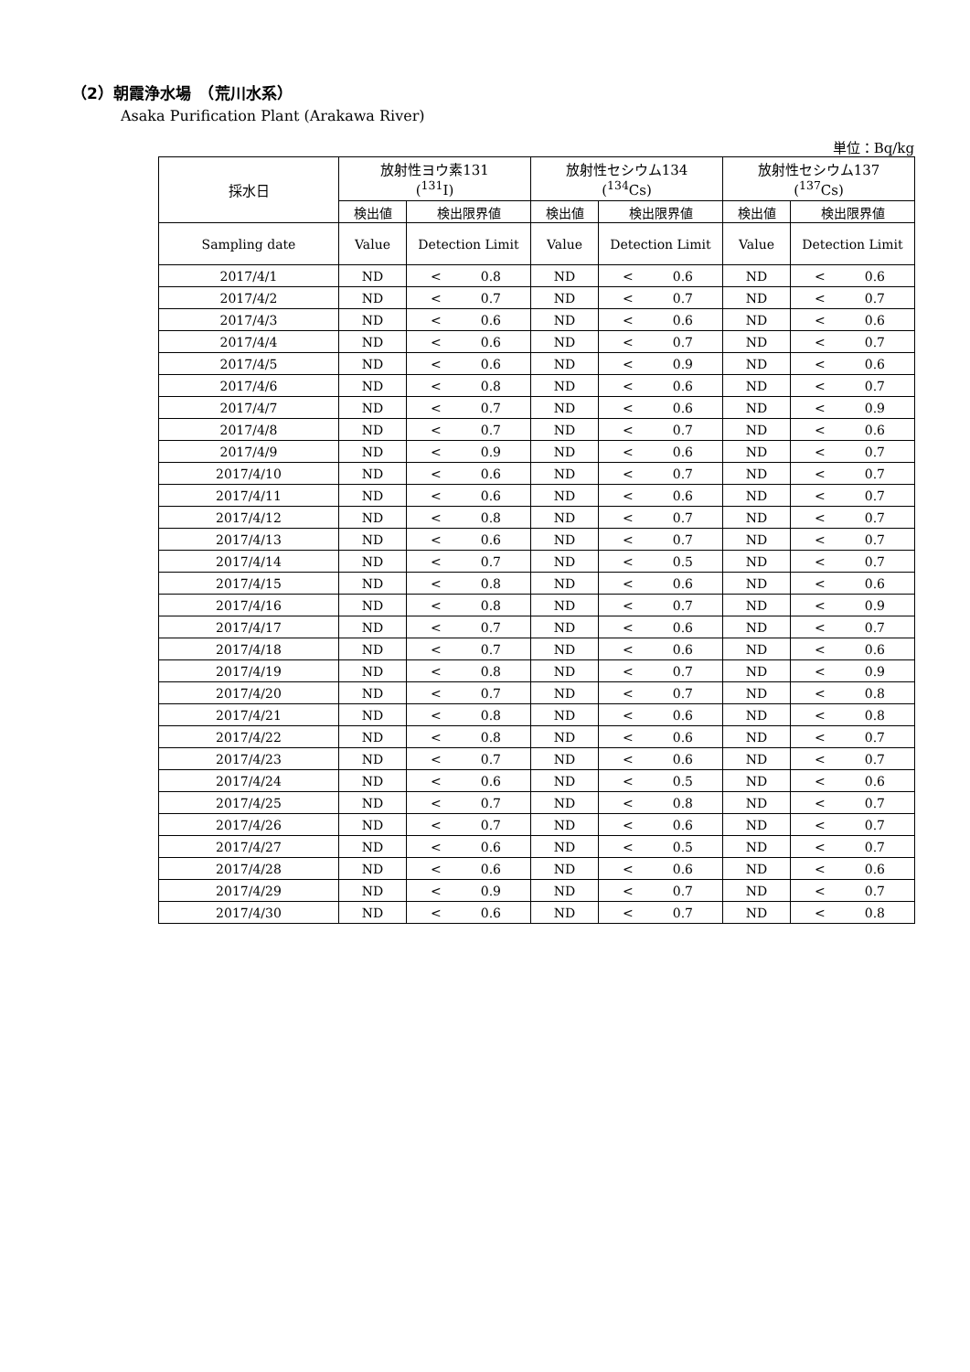（2）朝霞浄水場　（荒川水系）
Asaka Purification Plant (Arakawa River)
単位：Bq/kg
| 採水日 | 放射性ヨウ素131 (<sup>131</sup>I) | | 放射性セシウム134 (<sup>134</sup>Cs) | | 放射性セシウム137 (<sup>137</sup>Cs) | |
| --- | --- | --- | --- | --- | --- | --- |
| | 検出値 | 検出限界値 | 検出値 | 検出限界値 | 検出値 | 検出限界値 |
| Sampling date | Value | Detection Limit | Value | Detection Limit | Value | Detection Limit |
| 2017/4/1 | ND | < 0.8 | ND | < 0.6 | ND | < 0.6 |
| 2017/4/2 | ND | < 0.7 | ND | < 0.7 | ND | < 0.7 |
| 2017/4/3 | ND | < 0.6 | ND | < 0.6 | ND | < 0.6 |
| 2017/4/4 | ND | < 0.6 | ND | < 0.7 | ND | < 0.7 |
| 2017/4/5 | ND | < 0.6 | ND | < 0.9 | ND | < 0.6 |
| 2017/4/6 | ND | < 0.8 | ND | < 0.6 | ND | < 0.7 |
| 2017/4/7 | ND | < 0.7 | ND | < 0.6 | ND | < 0.9 |
| 2017/4/8 | ND | < 0.7 | ND | < 0.7 | ND | < 0.6 |
| 2017/4/9 | ND | < 0.9 | ND | < 0.6 | ND | < 0.7 |
| 2017/4/10 | ND | < 0.6 | ND | < 0.7 | ND | < 0.7 |
| 2017/4/11 | ND | < 0.6 | ND | < 0.6 | ND | < 0.7 |
| 2017/4/12 | ND | < 0.8 | ND | < 0.7 | ND | < 0.7 |
| 2017/4/13 | ND | < 0.6 | ND | < 0.7 | ND | < 0.7 |
| 2017/4/14 | ND | < 0.7 | ND | < 0.5 | ND | < 0.7 |
| 2017/4/15 | ND | < 0.8 | ND | < 0.6 | ND | < 0.6 |
| 2017/4/16 | ND | < 0.8 | ND | < 0.7 | ND | < 0.9 |
| 2017/4/17 | ND | < 0.7 | ND | < 0.6 | ND | < 0.7 |
| 2017/4/18 | ND | < 0.7 | ND | < 0.6 | ND | < 0.6 |
| 2017/4/19 | ND | < 0.8 | ND | < 0.7 | ND | < 0.9 |
| 2017/4/20 | ND | < 0.7 | ND | < 0.7 | ND | < 0.8 |
| 2017/4/21 | ND | < 0.8 | ND | < 0.6 | ND | < 0.8 |
| 2017/4/22 | ND | < 0.8 | ND | < 0.6 | ND | < 0.7 |
| 2017/4/23 | ND | < 0.7 | ND | < 0.6 | ND | < 0.7 |
| 2017/4/24 | ND | < 0.6 | ND | < 0.5 | ND | < 0.6 |
| 2017/4/25 | ND | < 0.7 | ND | < 0.8 | ND | < 0.7 |
| 2017/4/26 | ND | < 0.7 | ND | < 0.6 | ND | < 0.7 |
| 2017/4/27 | ND | < 0.6 | ND | < 0.5 | ND | < 0.7 |
| 2017/4/28 | ND | < 0.6 | ND | < 0.6 | ND | < 0.6 |
| 2017/4/29 | ND | < 0.9 | ND | < 0.7 | ND | < 0.7 |
| 2017/4/30 | ND | < 0.6 | ND | < 0.7 | ND | < 0.8 |